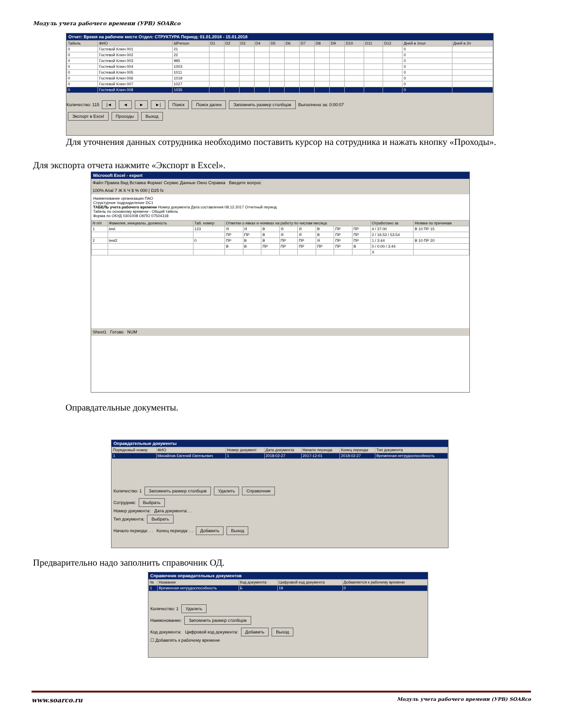Модуль учета рабочего времени (УРВ) SOARco
Отчет: Время на рабочем месте Отдел: СТРУКТУРА Период: 01.01.2018 - 15.01.2018
| Табель | ФИО | IdPerson | D1 | D2 | D3 | D4 | D5 | D6 | D7 | D8 | D9 | D10 | D11 | D12 | Дней в 1пол | Дней в 2п |
| --- | --- | --- | --- | --- | --- | --- | --- | --- | --- | --- | --- | --- | --- | --- | --- | --- |
| 0 | Гостевой Ключ 001 | 21 | | | | | | | | | | | | | 0 | |
| 0 | Гостевой Ключ 002 | 22 | | | | | | | | | | | | | 0 | |
| 0 | Гостевой Ключ 003 | 995 | | | | | | | | | | | | | 0 | |
| 0 | Гостевой Ключ 004 | 1003 | | | | | | | | | | | | | 0 | |
| 0 | Гостевой Ключ 005 | 1011 | | | | | | | | | | | | | 0 | |
| 0 | Гостевой Ключ 006 | 1019 | | | | | | | | | | | | | 0 | |
| 0 | Гостевой Ключ 007 | 1027 | | | | | | | | | | | | | 0 | |
| 0 | Гостевой Ключ 008 | 1035 | | | | | | | | | | | | | 0 | |
Количество: 115 |◄ ◄ ► ►| Поиск Поиск далее Запомнить размер столбцов Выполнено за: 0:00:07
Экспорт в Excel Проходы Выход
Для уточнения данных сотрудника необходимо поставить курсор на сотрудника и нажать кнопку «Проходы».
Для экспорта отчета нажмите «Экспорт в Excel».
Microsoft Excel - export
Файл Правка Вид Вставка Формат Сервис Данные Окно Справка Введите вопрос
100% Arial 7 Ж К Ч $ % 000 | D25 fx
Наименование организации ПАО
Структурное подразделение DC1
ТАБЕЛЬ учета рабочего времени Номер документа Дата составления 08.12.2017 Отчетный период
Табель по основному времени - Общий табель
Форма по ОКУД 0301008 ОКПО 07504318
| N п/п | Фамилия, инициалы, должность | Таб. номер | Отметки о явках и неявках на работу по числам месяца | | | | | | | | Отработано за | Неявки по причинам |
| --- | --- | --- | --- | --- | --- | --- | --- | --- | --- | --- | --- | --- |
| 1 | test | 123 | Я | Я | В | Я | Я | В | ПР | ПР | 4 / 37:00 | В 10 ПР 15 |
| | | | ПР | ПР | В | Я | Я | В | ПР | ПР | 2 / 16:53 / 53:54 | |
| 2 | test2 | 0 | ПР | В | В | ПР | ПР | Я | ПР | ПР | 1 / 3:44 | В 10 ПР 20 |
| | | | В | В | ПР | ПР | ПР | ПР | ПР | В | 0 / 0:00 / 3:44 | |
| | | | | | | | | | | | X | |
Sheet1 Готово NUM
Оправдательные документы.
Оправдательные документы
| Порядковый номер | ФИО | Номер документ | Дата документа | Начало периода | Конец периода | Тип документа |
| --- | --- | --- | --- | --- | --- | --- |
| 1 | Михайлов Евгений Евгеньевич | 1 | 2018-02-27 | 2017-12-01 | 2018-02-27 | Временная нетрудоспособность |
Количество: 1 Запомнить размер столбцов Удалить Справочник
Сотрудник: Выбрать
Номер документа: Дата документа: . .
Тип документа: Выбрать
Начало периода: . . Конец периода: . . Добавить Выход
Предварительно надо заполнить справочник ОД.
Справочник оправдательных документов
| № | Название | Код документа | Цифровой код документа | Добавляется к рабочему времени |
| --- | --- | --- | --- | --- |
| 1 | Временная нетрудоспособность | Б | 19 | 0 |
Количество: 1 Удалить
Наименование: Запомнить размер столбцов
Код документа: Цифровой код документа: Добавить Выход
☐ Добавлять к рабочему времени
www.soarco.ru Модуль учета рабочего времени (УРВ) SOARco